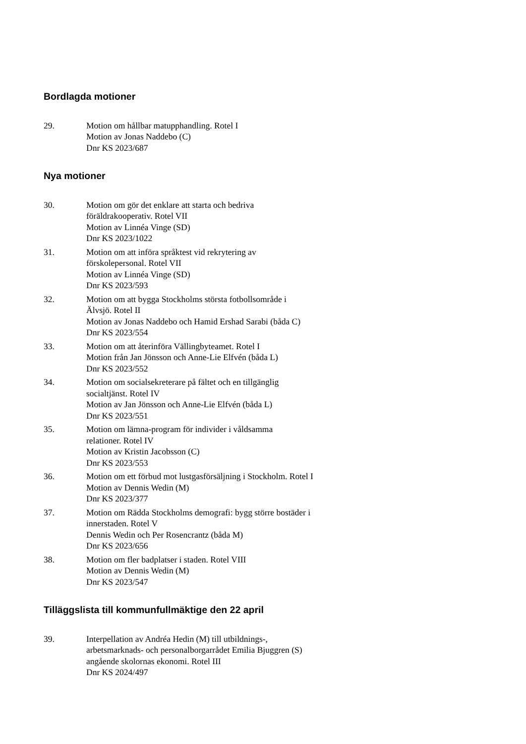Bordlagda motioner
29. Motion om hållbar matupphandling. Rotel I
Motion av Jonas Naddebo (C)
Dnr KS 2023/687
Nya motioner
30. Motion om gör det enklare att starta och bedriva
föräldrakooperativ. Rotel VII
Motion av Linnéa Vinge (SD)
Dnr KS 2023/1022
31. Motion om att införa språktest vid rekrytering av
förskolepersonal. Rotel VII
Motion av Linnéa Vinge (SD)
Dnr KS 2023/593
32. Motion om att bygga Stockholms största fotbollsområde i
Älvsjö. Rotel II
Motion av Jonas Naddebo och Hamid Ershad Sarabi (båda C)
Dnr KS 2023/554
33. Motion om att återinföra Vällingbyteamet. Rotel I
Motion från Jan Jönsson och Anne-Lie Elfvén (båda L)
Dnr KS 2023/552
34. Motion om socialsekreterare på fältet och en tillgänglig
socialtjänst. Rotel IV
Motion av Jan Jönsson och Anne-Lie Elfvén (båda L)
Dnr KS 2023/551
35. Motion om lämna-program för individer i våldsamma
relationer. Rotel IV
Motion av Kristin Jacobsson (C)
Dnr KS 2023/553
36. Motion om ett förbud mot lustgasförsäljning i Stockholm. Rotel I
Motion av Dennis Wedin (M)
Dnr KS 2023/377
37. Motion om Rädda Stockholms demografi: bygg större bostäder i
innerstaden. Rotel V
Dennis Wedin och Per Rosencrantz (båda M)
Dnr KS 2023/656
38. Motion om fler badplatser i staden. Rotel VIII
Motion av Dennis Wedin (M)
Dnr KS 2023/547
Tilläggslista till kommunfullmäktige den 22 april
39. Interpellation av Andréa Hedin (M) till utbildnings-,
arbetsmarknads- och personalborgarrådet Emilia Bjuggren (S)
angående skolornas ekonomi. Rotel III
Dnr KS 2024/497